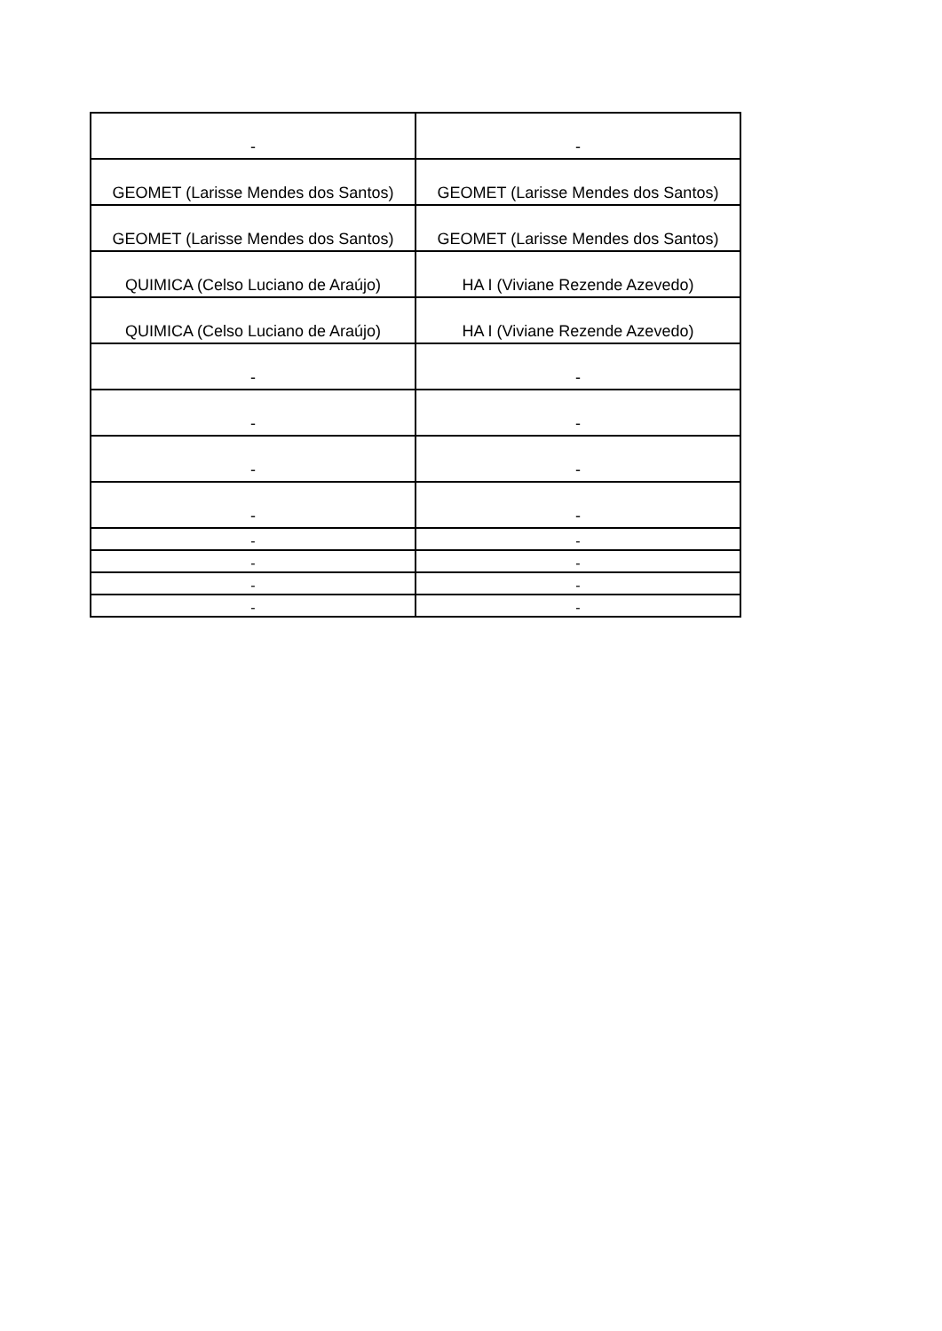| - | - |
| GEOMET (Larisse Mendes dos Santos) | GEOMET (Larisse Mendes dos Santos) |
| GEOMET (Larisse Mendes dos Santos) | GEOMET (Larisse Mendes dos Santos) |
| QUIMICA (Celso Luciano de Araújo) | HA I (Viviane Rezende Azevedo) |
| QUIMICA (Celso Luciano de Araújo) | HA I (Viviane Rezende Azevedo) |
| - | - |
| - | - |
| - | - |
| - | - |
| - | - |
| - | - |
| - | - |
| - | - |